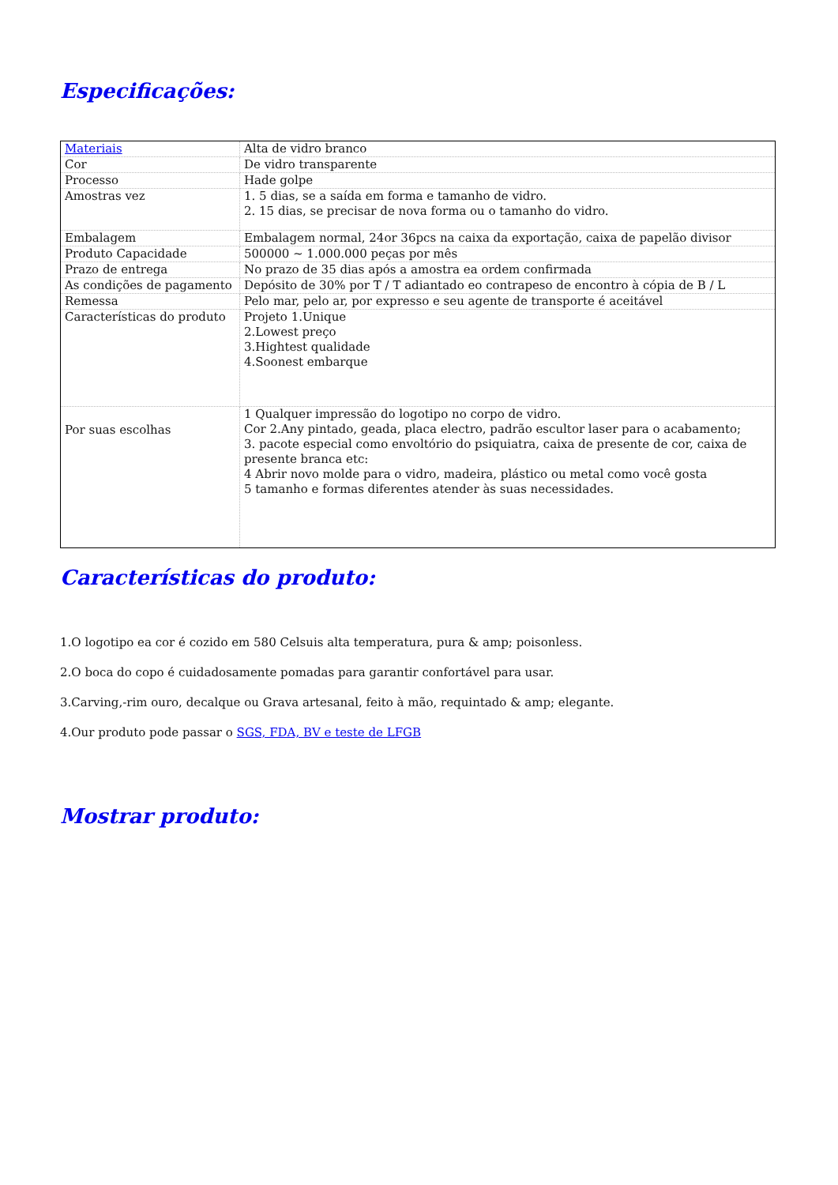Especificações:
| Materiais | Alta de vidro branco |
| Cor | De vidro transparente |
| Processo | Hade golpe |
| Amostras vez | 1. 5 dias, se a saída em forma e tamanho de vidro. 2. 15 dias, se precisar de nova forma ou o tamanho do vidro. |
| Embalagem | Embalagem normal, 24or 36pcs na caixa da exportação, caixa de papelão divisor |
| Produto Capacidade | 500000 ~ 1.000.000 peças por mês |
| Prazo de entrega | No prazo de 35 dias após a amostra ea ordem confirmada |
| As condições de pagamento | Depósito de 30% por T / T adiantado eo contrapeso de encontro à cópia de B / L |
| Remessa | Pelo mar, pelo ar, por expresso e seu agente de transporte é aceitável |
| Características do produto | Projeto 1.Unique 2.Lowest preço 3.Hightest qualidade 4.Soonest embarque |
| Por suas escolhas | 1 Qualquer impressão do logotipo no corpo de vidro. Cor 2.Any pintado, geada, placa electro, padrão escultor laser para o acabamento; 3. pacote especial como envoltório do psiquiatra, caixa de presente de cor, caixa de presente branca etc: 4 Abrir novo molde para o vidro, madeira, plástico ou metal como você gosta 5 tamanho e formas diferentes atender às suas necessidades. |
Características do produto:
1.O logotipo ea cor é cozido em 580 Celsuis alta temperatura, pura & amp; poisonless.
2.O boca do copo é cuidadosamente pomadas para garantir confortável para usar.
3.Carving,-rim ouro, decalque ou Grava artesanal, feito à mão, requintado & amp; elegante.
4.Our produto pode passar o SGS, FDA, BV e teste de LFGB
Mostrar produto: